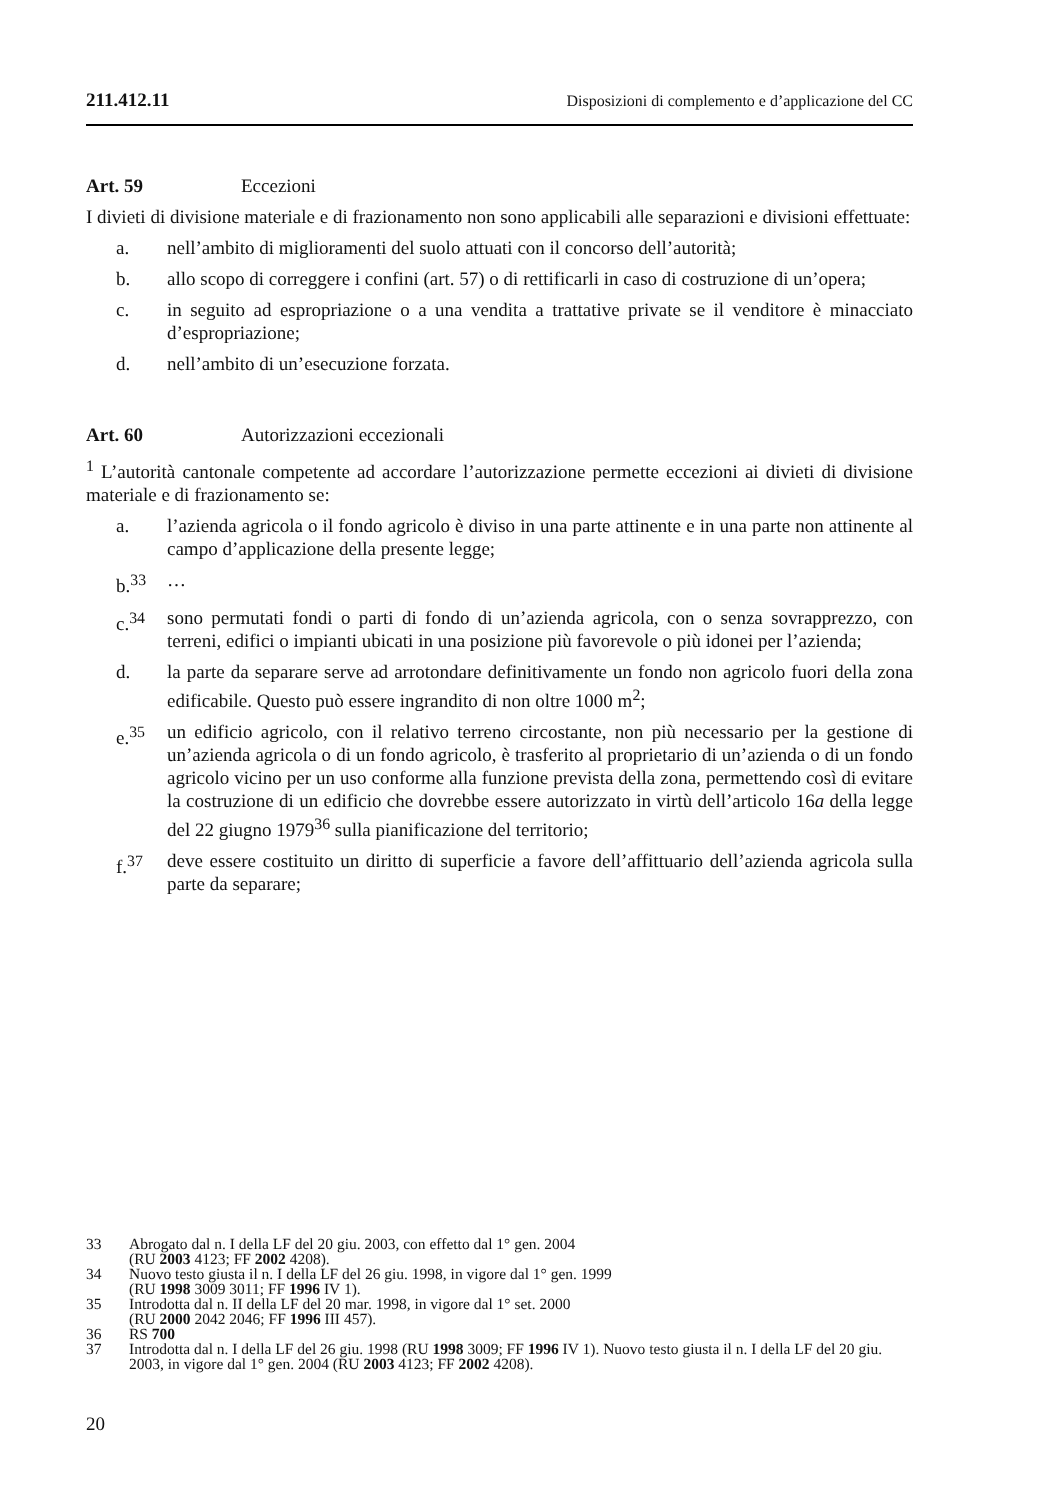211.412.11 Disposizioni di complemento e d’applicazione del CC
Art. 59 Eccezioni
I divieti di divisione materiale e di frazionamento non sono applicabili alle separazioni e divisioni effettuate:
a. nell’ambito di miglioramenti del suolo attuati con il concorso dell’autorità;
b. allo scopo di correggere i confini (art. 57) o di rettificarli in caso di costruzione di un’opera;
c. in seguito ad espropriazione o a una vendita a trattative private se il venditore è minacciato d’espropriazione;
d. nell’ambito di un’esecuzione forzata.
Art. 60 Autorizzazioni eccezionali
<sup>1</sup> L’autorità cantonale competente ad accordare l’autorizzazione permette eccezioni ai divieti di divisione materiale e di frazionamento se:
a. l’azienda agricola o il fondo agricolo è diviso in una parte attinente e in una parte non attinente al campo d’applicazione della presente legge;
b.<sup>33</sup> …
c.<sup>34</sup> sono permutati fondi o parti di fondo di un’azienda agricola, con o senza sovrapprezzo, con terreni, edifici o impianti ubicati in una posizione più favorevole o più idonei per l’azienda;
d. la parte da separare serve ad arrotondare definitivamente un fondo non agricolo fuori della zona edificabile. Questo può essere ingrandito di non oltre 1000 m<sup>2</sup>;
e.<sup>35</sup> un edificio agricolo, con il relativo terreno circostante, non più necessario per la gestione di un’azienda agricola o di un fondo agricolo, è trasferito al proprietario di un’azienda o di un fondo agricolo vicino per un uso conforme alla funzione prevista della zona, permettendo così di evitare la costruzione di un edificio che dovrebbe essere autorizzato in virtù dell’articolo 16a della legge del 22 giugno 1979<sup>36</sup> sulla pianificazione del territorio;
f.<sup>37</sup> deve essere costituito un diritto di superficie a favore dell’affittuario dell’azienda agricola sulla parte da separare;
33 Abrogato dal n. I della LF del 20 giu. 2003, con effetto dal 1° gen. 2004
(RU 2003 4123; FF 2002 4208).
34 Nuovo testo giusta il n. I della LF del 26 giu. 1998, in vigore dal 1° gen. 1999
(RU 1998 3009 3011; FF 1996 IV 1).
35 Introdotta dal n. II della LF del 20 mar. 1998, in vigore dal 1° set. 2000
(RU 2000 2042 2046; FF 1996 III 457).
36 RS 700
37 Introdotta dal n. I della LF del 26 giu. 1998 (RU 1998 3009; FF 1996 IV 1). Nuovo testo giusta il n. I della LF del 20 giu. 2003, in vigore dal 1° gen. 2004 (RU 2003 4123; FF 2002 4208).
20